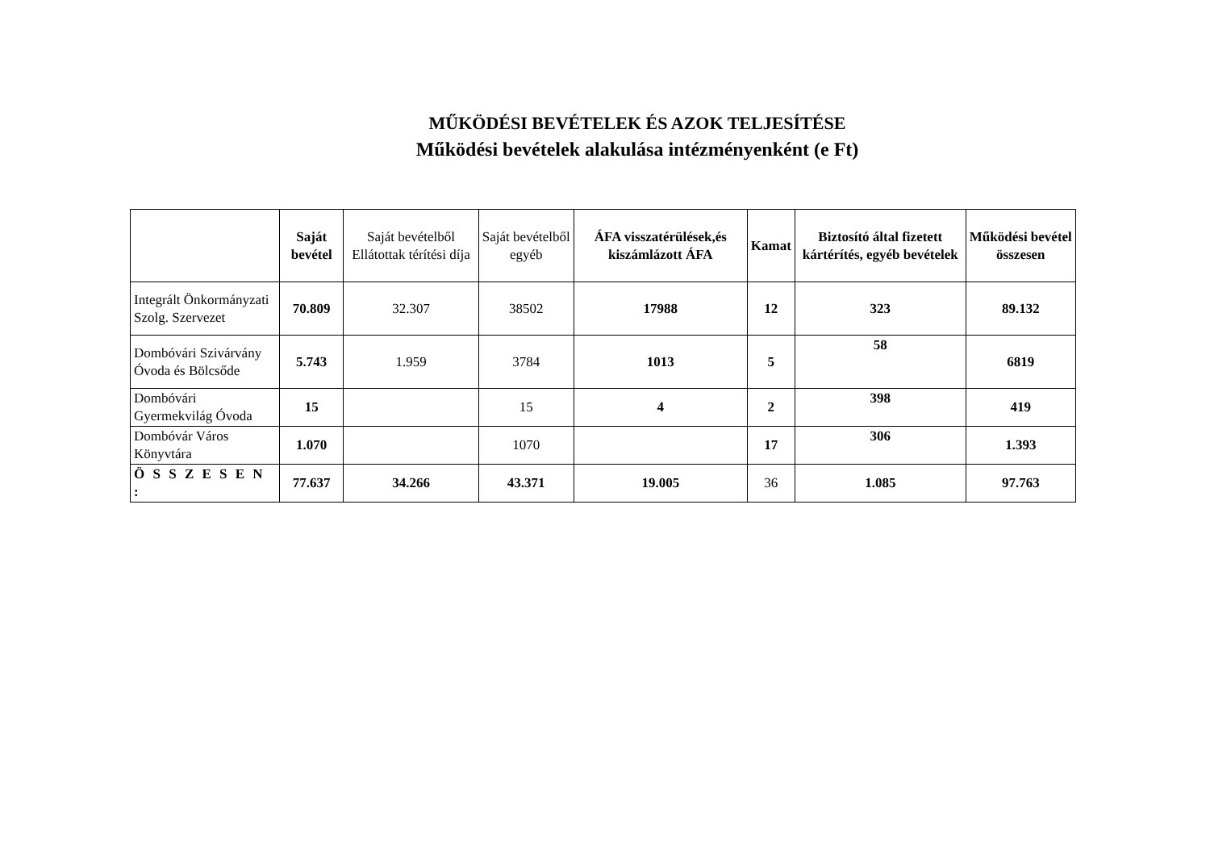MŰKÖDÉSI BEVÉTELEK ÉS AZOK TELJESÍTÉSE
Működési bevételek alakulása intézményenként (e Ft)
| | Saját bevétel | Saját bevételből Ellátottak térítési díja | Saját bevételből egyéb | ÁFA visszatérülések,és kiszámlázott ÁFA | Kamat | Biztosító által fizetett kártérítés, egyéb bevételek | Működési bevétel összesen |
| --- | --- | --- | --- | --- | --- | --- | --- |
| Integrált Önkormányzati Szolg. Szervezet | 70.809 | 32.307 | 38502 | 17988 | 12 | 323 | 89.132 |
| Dombóvári Szivárvány Óvoda és Bölcsőde | 5.743 | 1.959 | 3784 | 1013 | 5 | 58 | 6819 |
| Dombóvári Gyermekvilág Óvoda | 15 | | 15 | 4 | 2 | 398 | 419 |
| Dombóvár Város Könyvtára | 1.070 | | 1070 | | 17 | 306 | 1.393 |
| Ö S S Z E S E N : | 77.637 | 34.266 | 43.371 | 19.005 | 36 | 1.085 | 97.763 |